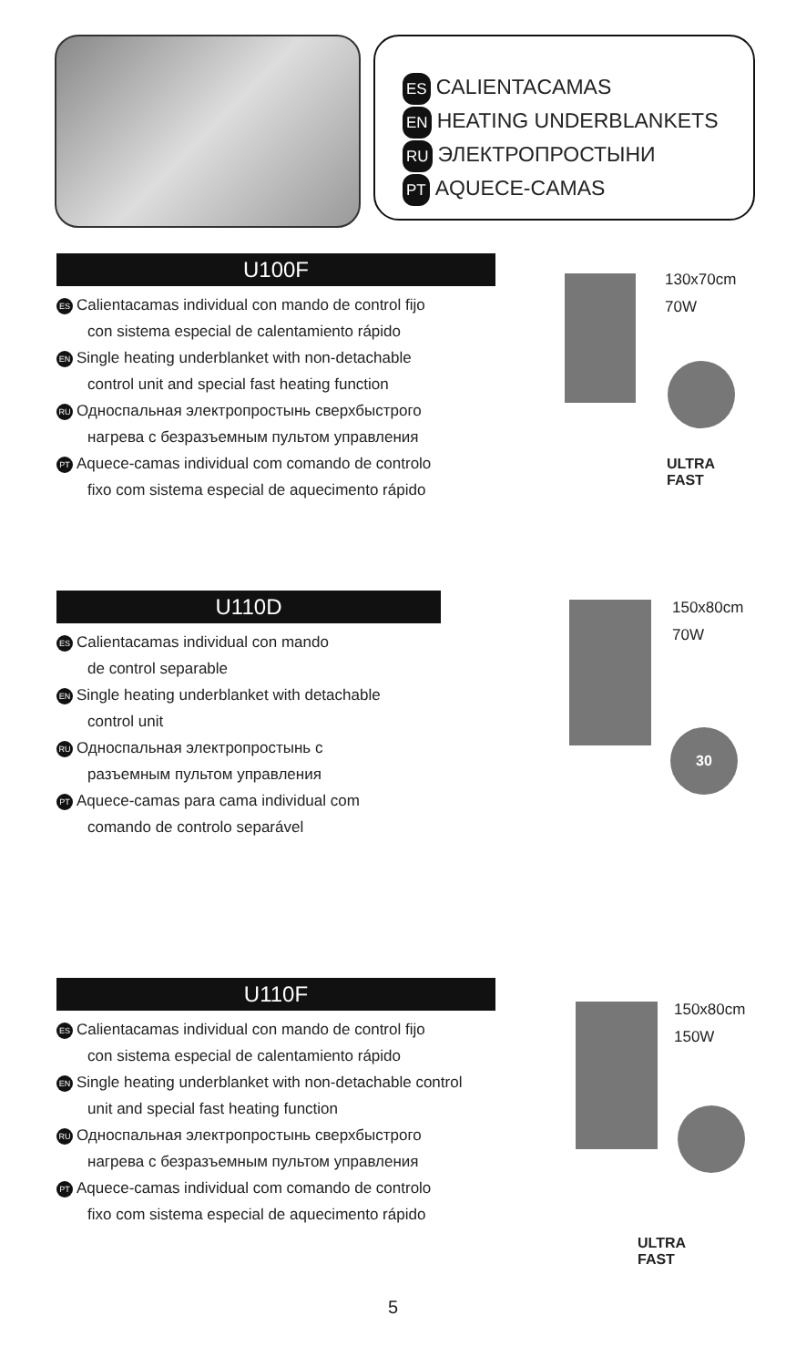ES CALIENTACAMAS
EN HEATING UNDERBLANKETS
RU ЭЛЕКТРОПРОСТЫНИ
PT AQUECE-CAMAS
U100F
ES Calientacamas individual con mando de control fijo
con sistema especial de calentamiento rápido
EN Single heating underblanket with non-detachable
control unit and special fast heating function
RU Односпальная электропростынь сверхбыстрого
нагрева с безразъемным пультом управления
PT Aquece-camas individual com comando de controlo
fixo com sistema especial de aquecimento rápido
130x70cm
70W
ULTRA
FAST
U110D
ES Calientacamas individual con mando
de control separable
EN Single heating underblanket with detachable
control unit
RU Односпальная электропростынь с
разъемным пультом управления
PT Aquece-camas para cama individual com
comando de controlo separável
150x80cm
70W
30
U110F
ES Calientacamas individual con mando de control fijo
con sistema especial de calentamiento rápido
EN Single heating underblanket with non-detachable control
unit and special fast heating function
RU Односпальная электропростынь сверхбыстрого
нагрева с безразъемным пультом управления
PT Aquece-camas individual com comando de controlo
fixo com sistema especial de aquecimento rápido
150x80cm
150W
ULTRA
FAST
5